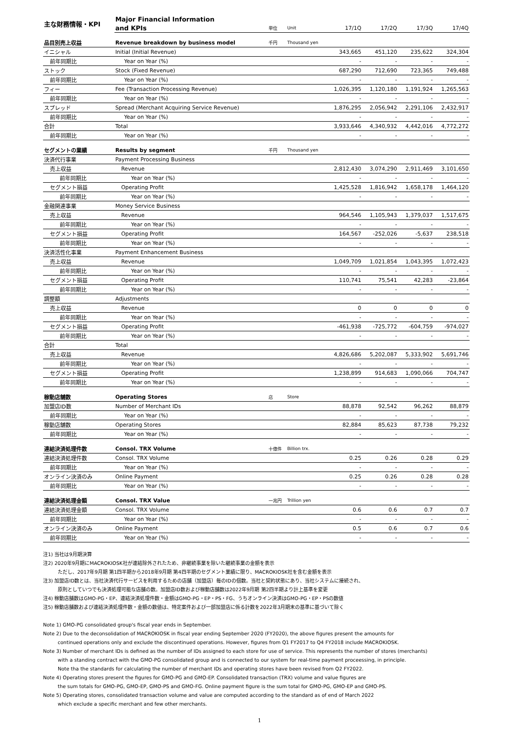| 主な財務情報・KPI | Major Financial Information | | | | | | |
| | and KPIs | 単位 | Unit | 17/1Q | 17/2Q | 17/3Q | 17/4Q |
| 品目別売上収益 | Revenue breakdown by business model | 千円 | Thousand yen | | | | |
| イニシャル | Initial (Initial Revenue) | | | 343,665 | 451,120 | 235,622 | 324,304 |
| 前年同期比 | Year on Year (%) | | | - | - | - | - |
| ストック | Stock (Fixed Revenue) | | | 687,290 | 712,690 | 723,365 | 749,488 |
| 前年同期比 | Year on Year (%) | | | - | - | - | - |
| フィー | Fee (Transaction Processing Revenue) | | | 1,026,395 | 1,120,180 | 1,191,924 | 1,265,563 |
| 前年同期比 | Year on Year (%) | | | - | - | - | - |
| スプレッド | Spread (Merchant Acquiring Service Revenue) | | | 1,876,295 | 2,056,942 | 2,291,106 | 2,432,917 |
| 前年同期比 | Year on Year (%) | | | - | - | - | - |
| 合計 | Total | | | 3,933,646 | 4,340,932 | 4,442,016 | 4,772,272 |
| 前年同期比 | Year on Year (%) | | | - | - | - | - |
| セグメントの業績 | Results by segment | 千円 | Thousand yen | | | | |
| 決済代行事業 | Payment Processing Business | | | | | | |
| 売上収益 | Revenue | | | 2,812,430 | 3,074,290 | 2,911,469 | 3,101,650 |
| 前年同期比 | Year on Year (%) | | | - | - | - | - |
| セグメント損益 | Operating Profit | | | 1,425,528 | 1,816,942 | 1,658,178 | 1,464,120 |
| 前年同期比 | Year on Year (%) | | | - | - | - | - |
| 金融関連事業 | Money Service Business | | | | | | |
| 売上収益 | Revenue | | | 964,546 | 1,105,943 | 1,379,037 | 1,517,675 |
| 前年同期比 | Year on Year (%) | | | - | - | - | - |
| セグメント損益 | Operating Profit | | | 164,567 | -252,026 | -5,637 | 238,518 |
| 前年同期比 | Year on Year (%) | | | - | - | - | - |
| 決済活性化事業 | Payment Enhancement Business | | | | | | |
| 売上収益 | Revenue | | | 1,049,709 | 1,021,854 | 1,043,395 | 1,072,423 |
| 前年同期比 | Year on Year (%) | | | - | - | - | - |
| セグメント損益 | Operating Profit | | | 110,741 | 75,541 | 42,283 | -23,864 |
| 前年同期比 | Year on Year (%) | | | - | - | - | - |
| 調整額 | Adjustments | | | | | | |
| 売上収益 | Revenue | | | 0 | 0 | 0 | 0 |
| 前年同期比 | Year on Year (%) | | | - | - | - | - |
| セグメント損益 | Operating Profit | | | -461,938 | -725,772 | -604,759 | -974,027 |
| 前年同期比 | Year on Year (%) | | | - | - | - | - |
| 合計 | Total | | | | | | |
| 売上収益 | Revenue | | | 4,826,686 | 5,202,087 | 5,333,902 | 5,691,746 |
| 前年同期比 | Year on Year (%) | | | - | - | - | - |
| セグメント損益 | Operating Profit | | | 1,238,899 | 914,683 | 1,090,066 | 704,747 |
| 前年同期比 | Year on Year (%) | | | - | - | - | - |
| 稼動店舗数 | Operating Stores | 店 | Store | | | | |
| 加盟店ID数 | Number of Merchant IDs | | | 88,878 | 92,542 | 96,262 | 88,879 |
| 前年同期比 | Year on Year (%) | | | - | - | - | - |
| 稼動店舗数 | Operating Stores | | | 82,884 | 85,623 | 87,738 | 79,232 |
| 前年同期比 | Year on Year (%) | | | - | - | - | - |
| 連結決済処理件数 | Consol. TRX Volume | 十億件 | Billion trx. | | | | |
| 連結決済処理件数 | Consol. TRX Volume | | | 0.25 | 0.26 | 0.28 | 0.29 |
| 前年同期比 | Year on Year (%) | | | - | - | - | - |
| オンライン決済のみ | Online Payment | | | 0.25 | 0.26 | 0.28 | 0.28 |
| 前年同期比 | Year on Year (%) | | | - | - | - | - |
| 連結決済処理金額 | Consol. TRX Value | 一兆円 | Trillion yen | | | | |
| 連結決済処理金額 | Consol. TRX Volume | | | 0.6 | 0.6 | 0.7 | 0.7 |
| 前年同期比 | Year on Year (%) | | | - | - | - | - |
| オンライン決済のみ | Online Payment | | | 0.5 | 0.6 | 0.7 | 0.6 |
| 前年同期比 | Year on Year (%) | | | - | - | - | - |
注1) 当社は9月期決算
注2) 2020年9月期にMACROKIOSK社が連結除外されたため、非継続事業を除いた継続事業の金額を表示
ただし、2017年9月期 第1四半期から2018年9月期 第4四半期のセグメント業績に限り、MACROKIOSK社を含む金額を表示
注3) 加盟店ID数とは、当社決済代行サービスを利用するための店舗（加盟店）毎のIDの個数。当社と契約状態にあり、当社システムに接続され、
原則としていつでも決済処理可能な店舗の数。加盟店ID数および稼動店舗数は2022年9月期 第2四半期より計上基準を変更
注4) 稼動店舗数はGMO-PG・EP、連結決済処理件数・金額はGMO-PG・EP・PS・FG、うちオンライン決済はGMO-PG・EP・PSの数値
注5) 稼動店舗数および連結決済処理件数・金額の数値は、特定案件および一部加盟店に係る計数を2022年3月期末の基準に基づいて除く
Note 1) GMO-PG consolidated group's fiscal year ends in September.
Note 2) Due to the deconsolidation of MACROKIOSK in fiscal year ending September 2020 (FY2020), the above figures present the amounts for
continued operations only and exclude the discontinued operations. However, figures from Q1 FY2017 to Q4 FY2018 include MACROKIOSK.
Note 3) Number of merchant IDs is defined as the number of IDs assigned to each store for use of service. This represents the number of stores (merchants)
with a standing contract with the GMO-PG consolidated group and is connected to our system for real-time payment proceessing, in principle.
Note tha the standards for calculating the number of merchant IDs and operating stores have been revised from Q2 FY2022.
Note 4) Operating stores present the figures for GMO-PG and GMO-EP. Consolidated transaction (TRX) volume and value figures are
the sum totals for GMO-PG, GMO-EP, GMO-PS and GMO-FG. Online payment figure is the sum total for GMO-PG, GMO-EP and GMO-PS.
Note 5) Operating stores, consolidated transaction volume and value are computed according to the standard as of end of March 2022
which exclude a specific merchant and few other merchants.
1